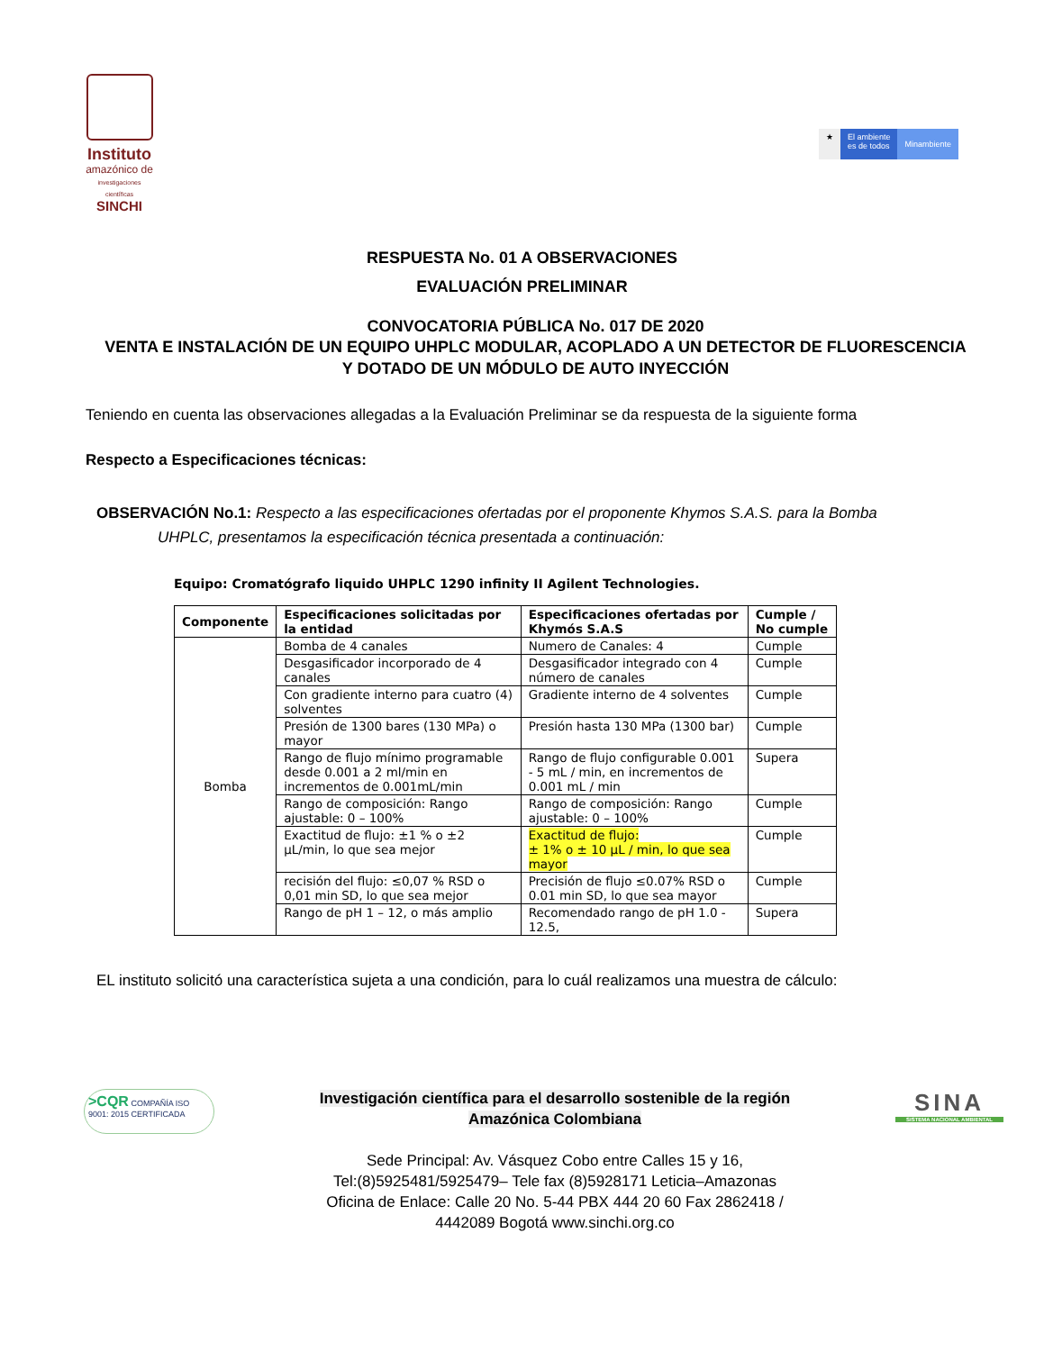Instituto
amazónico de
investigaciones científicas
SINCHI
★ El ambiente
es de todos
Minambiente
RESPUESTA No. 01 A OBSERVACIONES
EVALUACIÓN PRELIMINAR
CONVOCATORIA PÚBLICA No. 017 DE 2020
VENTA E INSTALACIÓN DE UN EQUIPO UHPLC MODULAR, ACOPLADO A UN DETECTOR DE FLUORESCENCIA
Y DOTADO DE UN MÓDULO DE AUTO INYECCIÓN
Teniendo en cuenta las observaciones allegadas a la Evaluación Preliminar se da respuesta de la siguiente forma
Respecto a Especificaciones técnicas:
OBSERVACIÓN No.1: Respecto a las especificaciones ofertadas por el proponente Khymos S.A.S. para la Bomba
UHPLC, presentamos la especificación técnica presentada a continuación:
Equipo: Cromatógrafo liquido UHPLC 1290 infinity II Agilent Technologies.
| Componente | Especificaciones solicitadas por la entidad | Especificaciones ofertadas por Khymós S.A.S | Cumple / No cumple |
| --- | --- | --- | --- |
| Bomba | Bomba de 4 canales | Numero de Canales: 4 | Cumple |
| | Desgasificador incorporado de 4 canales | Desgasificador integrado con 4 número de canales | Cumple |
| | Con gradiente interno para cuatro (4) solventes | Gradiente interno de 4 solventes | Cumple |
| | Presión de 1300 bares (130 MPa) o mayor | Presión hasta 130 MPa (1300 bar) | Cumple |
| | Rango de flujo mínimo programable desde 0.001 a 2 ml/min en incrementos de 0.001mL/min | Rango de flujo configurable 0.001 - 5 mL / min, en incrementos de 0.001 mL / min | Supera |
| | Rango de composición: Rango ajustable: 0 – 100% | Rango de composición: Rango ajustable: 0 – 100% | Cumple |
| | Exactitud de flujo: ±1 % o ±2 µL/min, lo que sea mejor | Exactitud de flujo: ± 1% o ± 10 µL / min, lo que sea mayor | Cumple |
| | recisión del flujo: ≤0,07 % RSD o 0,01 min SD, lo que sea mejor | Precisión de flujo ≤0.07% RSD o 0.01 min SD, lo que sea mayor | Cumple |
| | Rango de pH 1 – 12, o más amplio | Recomendado rango de pH 1.0 - 12.5, | Supera |
EL instituto solicitó una característica sujeta a una condición, para lo cuál realizamos una muestra de cálculo:
>CQR COMPAÑÍA ISO 9001: 2015 CERTIFICADA
Investigación científica para el desarrollo sostenible de la región
Amazónica Colombiana
Sede Principal: Av. Vásquez Cobo entre Calles 15 y 16,
Tel:(8)5925481/5925479– Tele fax (8)5928171 Leticia–Amazonas
Oficina de Enlace: Calle 20 No. 5-44 PBX 444 20 60 Fax 2862418 /
4442089 Bogotá www.sinchi.org.co
SINA
SISTEMA NACIONAL AMBIENTAL